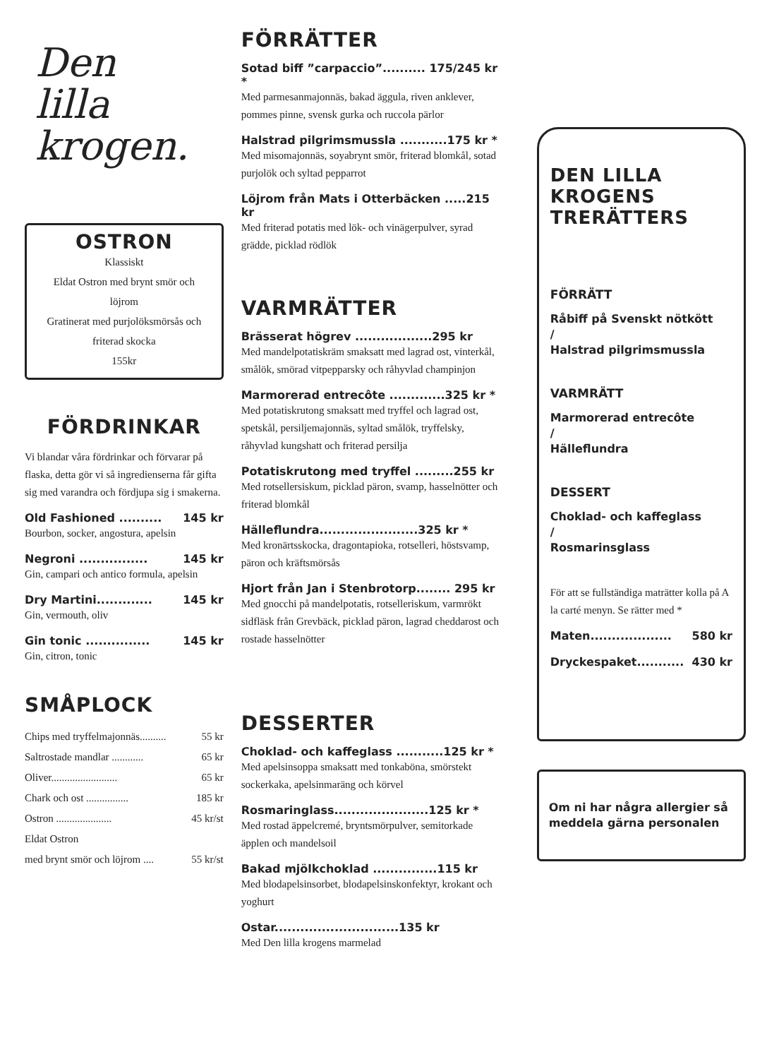Den
lilla
krogen.
OSTRON
Klassiskt
Eldat Ostron med brynt smör och löjrom
Gratinerat med purjolöksmörsås och friterad skocka
155kr
FÖRDRINKAR
Vi blandar våra fördrinkar och förvarar på flaska, detta gör vi så ingredienserna får gifta sig med varandra och fördjupa sig i smakerna.
Old Fashioned .......... 145 kr
Bourbon, socker, angostura, apelsin
Negroni ................ 145 kr
Gin, campari och antico formula, apelsin
Dry Martini............. 145 kr
Gin, vermouth, oliv
Gin tonic ............... 145 kr
Gin, citron, tonic
SMÅPLOCK
Chips med tryffelmajonnäs.......... 55 kr
Saltrostade mandlar ............ 65 kr
Oliver......................... 65 kr
Chark och ost ................ 185 kr
Ostron ..................... 45 kr/st
Eldat Ostron
med brynt smör och löjrom .... 55 kr/st
FÖRRÄTTER
Sotad biff ”carpaccio”.......... 175/245 kr *
Med parmesanmajonnäs, bakad äggula, riven anklever, pommes pinne, svensk gurka och ruccola pärlor
Halstrad pilgrimsmussla ...........175 kr *
Med misomajonnäs, soyabrynt smör, friterad blomkål, sotad purjolök och syltad pepparrot
Löjrom från Mats i Otterbäcken .....215 kr
Med friterad potatis med lök- och vinägerpulver, syrad grädde, picklad rödlök
VARMRÄTTER
Brässerat högrev ..................295 kr
Med mandelpotatiskräm smaksatt med lagrad ost, vinterkål, smålök, smörad vitpepparsky och råhyvlad champinjon
Marmorerad entrecôte .............325 kr *
Med potatiskrutong smaksatt med tryffel och lagrad ost, spetskål, persiljemajonnäs, syltad smålök, tryffelsky, råhyvlad kungshatt och friterad persilja
Potatiskrutong med tryffel .........255 kr
Med rotsellersiskum, picklad päron, svamp, hasselnötter och friterad blomkål
Hälleflundra.......................325 kr *
Med kronärtsskocka, dragontapioka, rotselleri, höstsvamp, päron och kräftsmörsås
Hjort från Jan i Stenbrotorp........ 295 kr
Med gnocchi på mandelpotatis, rotselleriskum, varmrökt sidfläsk från Grevbäck, picklad päron, lagrad cheddarost och rostade hasselnötter
DESSERTER
Choklad- och kaffeglass ...........125 kr *
Med apelsinsoppa smaksatt med tonkaböna, smörstekt sockerkaka, apelsinmaräng och körvel
Rosmaringlass......................125 kr *
Med rostad äppelcremé, bryntsmörpulver, semitorkade äpplen och mandelsoil
Bakad mjölkchoklad ...............115 kr
Med blodapelsinsorbet, blodapelsinskonfektyr, krokant och yoghurt
Ostar.............................135 kr
Med Den lilla krogens marmelad
DEN LILLA KROGENS TRERÄTTERS
FÖRRÄTT
Råbiff på Svenskt nötkött
/
Halstrad pilgrimsmussla
VARMRÄTT
Marmorerad entrecôte
/
Hälleflundra
DESSERT
Choklad- och kaffeglass
/
Rosmarinsglass
För att se fullständiga maträtter kolla på A la carté menyn. Se rätter med *
Maten................... 580 kr
Dryckespaket........... 430 kr
Om ni har några allergier så meddela gärna personalen